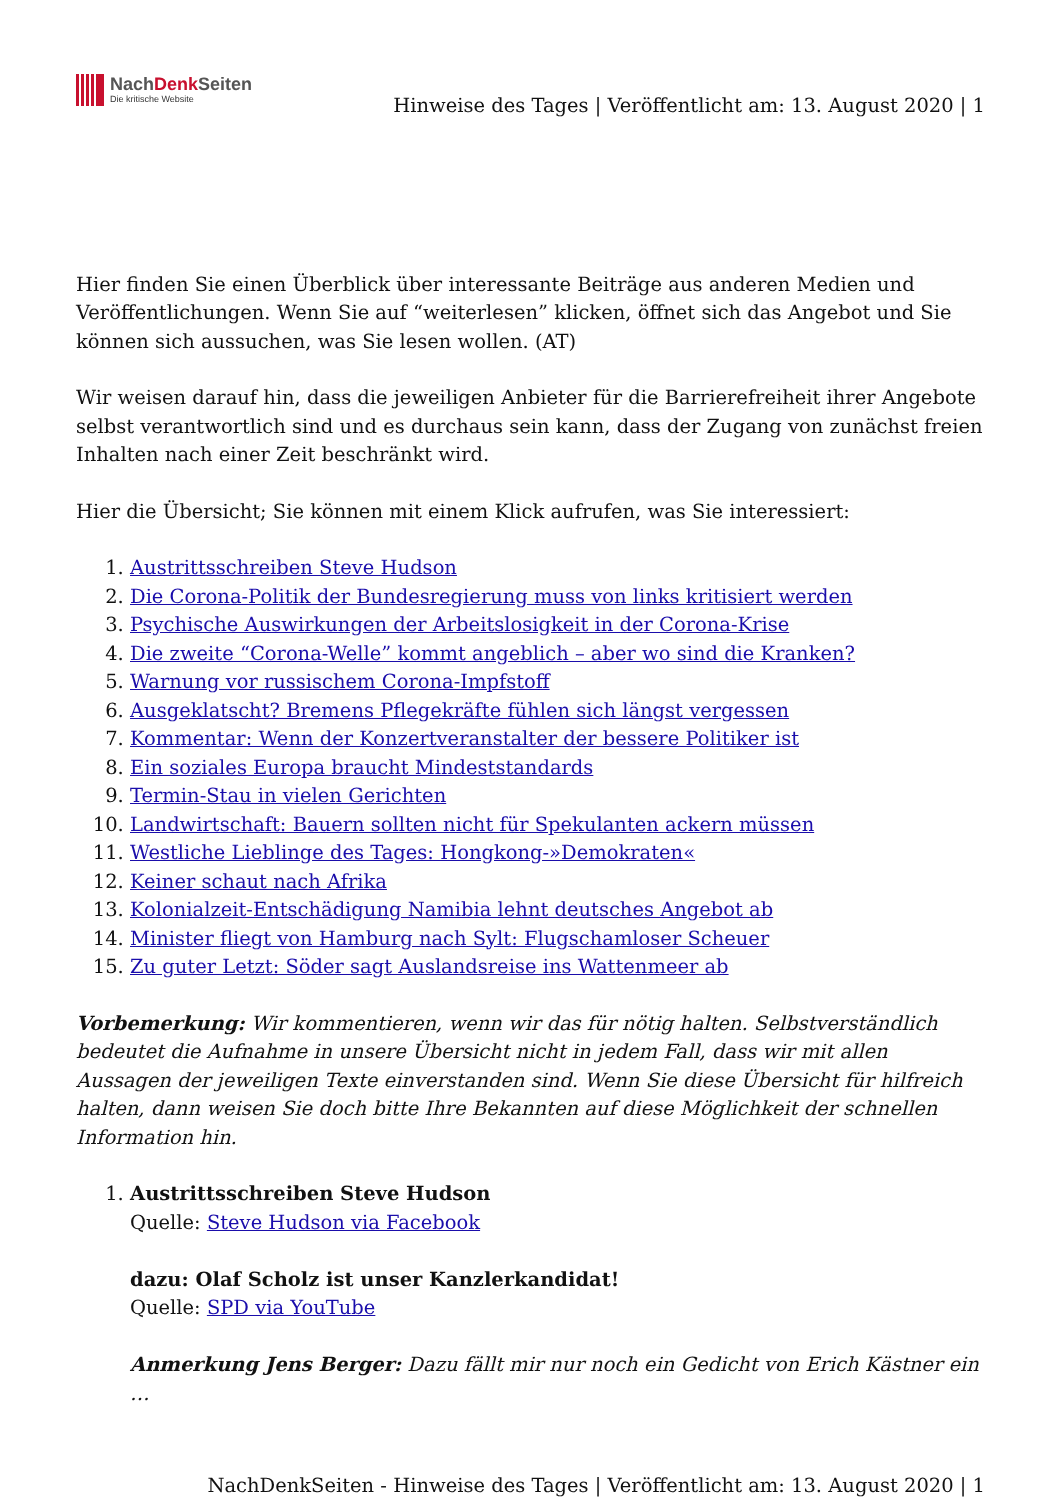NachDenk Seiten
Die kritische Website
Hinweise des Tages | Veröffentlicht am: 13. August 2020 | 1
Hier finden Sie einen Überblick über interessante Beiträge aus anderen Medien und Veröffentlichungen. Wenn Sie auf “weiterlesen” klicken, öffnet sich das Angebot und Sie können sich aussuchen, was Sie lesen wollen. (AT)
Wir weisen darauf hin, dass die jeweiligen Anbieter für die Barrierefreiheit ihrer Angebote selbst verantwortlich sind und es durchaus sein kann, dass der Zugang von zunächst freien Inhalten nach einer Zeit beschränkt wird.
Hier die Übersicht; Sie können mit einem Klick aufrufen, was Sie interessiert:
1. Austrittsschreiben Steve Hudson
2. Die Corona-Politik der Bundesregierung muss von links kritisiert werden
3. Psychische Auswirkungen der Arbeitslosigkeit in der Corona-Krise
4. Die zweite “Corona-Welle” kommt angeblich – aber wo sind die Kranken?
5. Warnung vor russischem Corona-Impfstoff
6. Ausgeklatscht? Bremens Pflegekräfte fühlen sich längst vergessen
7. Kommentar: Wenn der Konzertveranstalter der bessere Politiker ist
8. Ein soziales Europa braucht Mindeststandards
9. Termin-Stau in vielen Gerichten
10. Landwirtschaft: Bauern sollten nicht für Spekulanten ackern müssen
11. Westliche Lieblinge des Tages: Hongkong-»Demokraten«
12. Keiner schaut nach Afrika
13. Kolonialzeit-Entschädigung Namibia lehnt deutsches Angebot ab
14. Minister fliegt von Hamburg nach Sylt: Flugschamloser Scheuer
15. Zu guter Letzt: Söder sagt Auslandsreise ins Wattenmeer ab
Vorbemerkung: Wir kommentieren, wenn wir das für nötig halten. Selbstverständlich bedeutet die Aufnahme in unsere Übersicht nicht in jedem Fall, dass wir mit allen Aussagen der jeweiligen Texte einverstanden sind. Wenn Sie diese Übersicht für hilfreich halten, dann weisen Sie doch bitte Ihre Bekannten auf diese Möglichkeit der schnellen Information hin.
1. Austrittsschreiben Steve Hudson
Quelle: Steve Hudson via Facebook
dazu: Olaf Scholz ist unser Kanzlerkandidat!
Quelle: SPD via YouTube
Anmerkung Jens Berger: Dazu fällt mir nur noch ein Gedicht von Erich Kästner ein …
NachDenkSeiten - Hinweise des Tages | Veröffentlicht am: 13. August 2020 | 1